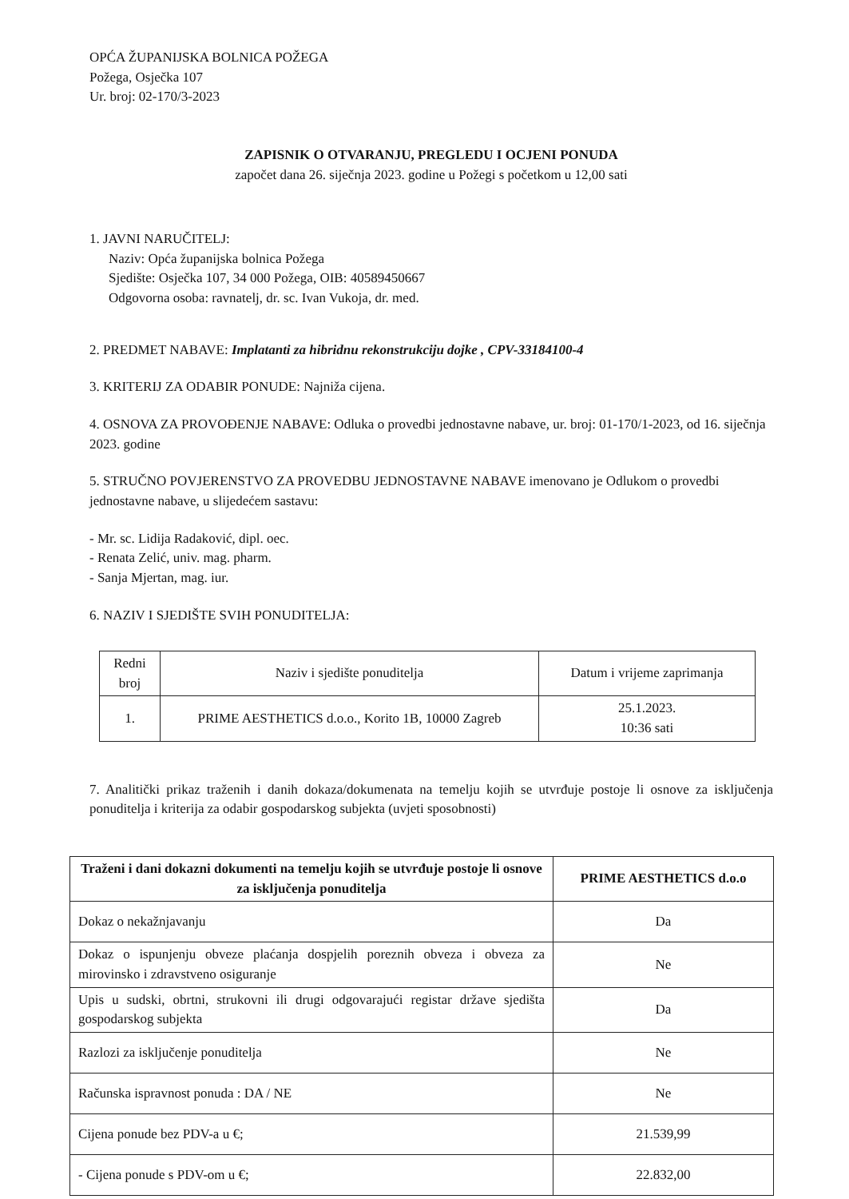OPĆA ŽUPANIJSKA BOLNICA POŽEGA
Požega, Osječka 107
Ur. broj: 02-170/3-2023
ZAPISNIK O OTVARANJU, PREGLEDU I OCJENI PONUDA
započet dana 26. siječnja 2023. godine u Požegi s početkom u 12,00 sati
1. JAVNI NARUČITELJ:
Naziv: Opća županijska bolnica Požega
Sjedište: Osječka 107, 34 000 Požega, OIB: 40589450667
Odgovorna osoba: ravnatelj, dr. sc. Ivan Vukoja, dr. med.
2. PREDMET NABAVE: Implatanti za hibridnu rekonstrukciju dojke , CPV-33184100-4
3. KRITERIJ ZA ODABIR PONUDE: Najniža cijena.
4. OSNOVA ZA PROVOĐENJE NABAVE: Odluka o provedbi jednostavne nabave, ur. broj: 01-170/1-2023, od 16. siječnja 2023. godine
5. STRUČNO POVJERENSTVO ZA PROVEDBU JEDNOSTAVNE NABAVE imenovano je Odlukom o provedbi jednostavne nabave, u slijedećem sastavu:
- Mr. sc. Lidija Radaković, dipl. oec.
- Renata Zelić, univ. mag. pharm.
- Sanja Mjertan, mag. iur.
6. NAZIV I SJEDIŠTE SVIH PONUDITELJA:
| Redni broj | Naziv i sjedište ponuditelja | Datum i vrijeme zaprimanja |
| --- | --- | --- |
| 1. | PRIME AESTHETICS d.o.o., Korito 1B, 10000 Zagreb | 25.1.2023. 10:36 sati |
7. Analitički prikaz traženih i danih dokaza/dokumenata na temelju kojih se utvrđuje postoje li osnove za isključenja ponuditelja i kriterija za odabir gospodarskog subjekta (uvjeti sposobnosti)
| Traženi i dani dokazni dokumenti na temelju kojih se utvrđuje postoje li osnove za isključenja ponuditelja | PRIME AESTHETICS d.o.o |
| Dokaz o nekažnjavanju | Da |
| Dokaz o ispunjenju obveze plaćanja dospjelih poreznih obveza i obveza za mirovinsko i zdravstveno osiguranje | Ne |
| Upis u sudski, obrtni, strukovni ili drugi odgovarajući registar države sjedišta gospodarskog subjekta | Da |
| Razlozi za isključenje ponuditelja | Ne |
| Računska ispravnost ponuda : DA / NE | Ne |
| Cijena ponude bez PDV-a u €; | 21.539,99 |
| - Cijena ponude s PDV-om u €; | 22.832,00 |